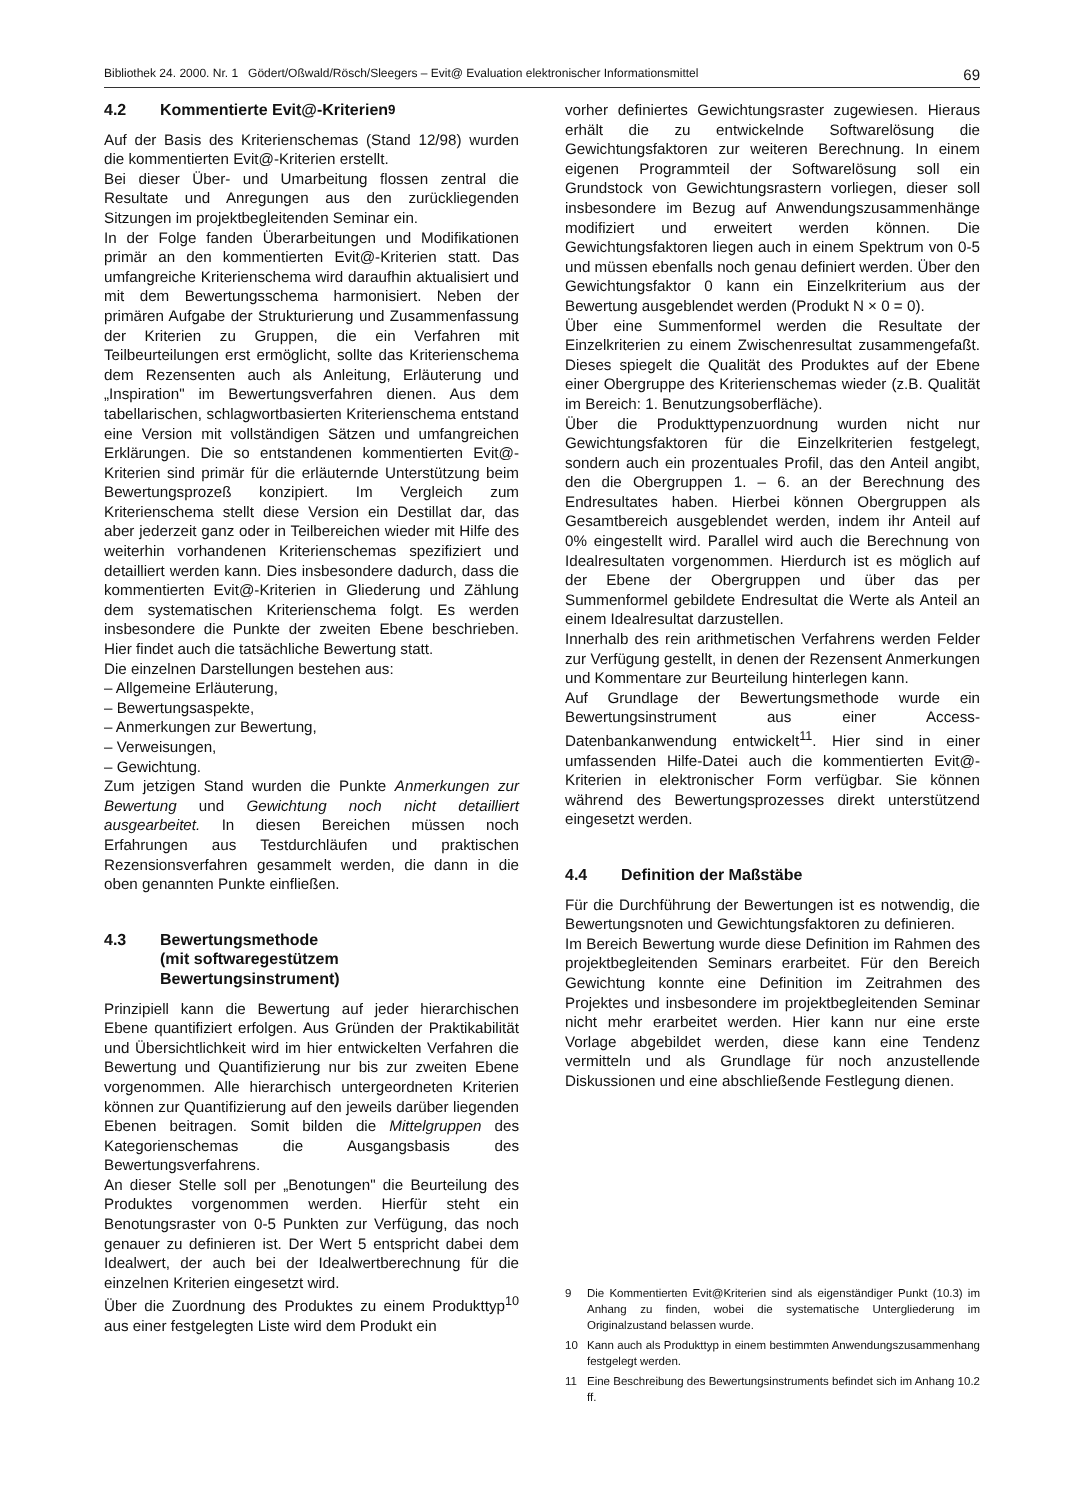Bibliothek 24. 2000. Nr. 1 Gödert/Oßwald/Rösch/Sleegers – Evit@ Evaluation elektronischer Informationsmittel 69
4.2 Kommentierte Evit@-Kriterien<sup>9</sup>
Auf der Basis des Kriterienschemas (Stand 12/98) wurden die kommentierten Evit@-Kriterien erstellt.
Bei dieser Über- und Umarbeitung flossen zentral die Resultate und Anregungen aus den zurückliegenden Sitzungen im projektbegleitenden Seminar ein.
In der Folge fanden Überarbeitungen und Modifikationen primär an den kommentierten Evit@-Kriterien statt. Das umfangreiche Kriterienschema wird daraufhin aktualisiert und mit dem Bewertungsschema harmonisiert. Neben der primären Aufgabe der Strukturierung und Zusammenfassung der Kriterien zu Gruppen, die ein Verfahren mit Teilbeurteilungen erst ermöglicht, sollte das Kriterienschema dem Rezensenten auch als Anleitung, Erläuterung und „Inspiration" im Bewertungsverfahren dienen. Aus dem tabellarischen, schlagwortbasierten Kriterienschema entstand eine Version mit vollständigen Sätzen und umfangreichen Erklärungen. Die so entstandenen kommentierten Evit@-Kriterien sind primär für die erläuternde Unterstützung beim Bewertungsprozeß konzipiert. Im Vergleich zum Kriterienschema stellt diese Version ein Destillat dar, das aber jederzeit ganz oder in Teilbereichen wieder mit Hilfe des weiterhin vorhandenen Kriterienschemas spezifiziert und detailliert werden kann. Dies insbesondere dadurch, dass die kommentierten Evit@-Kriterien in Gliederung und Zählung dem systematischen Kriterienschema folgt. Es werden insbesondere die Punkte der zweiten Ebene beschrieben. Hier findet auch die tatsächliche Bewertung statt.
Die einzelnen Darstellungen bestehen aus:
– Allgemeine Erläuterung,
– Bewertungsaspekte,
– Anmerkungen zur Bewertung,
– Verweisungen,
– Gewichtung.
Zum jetzigen Stand wurden die Punkte Anmerkungen zur Bewertung und Gewichtung noch nicht detailliert ausgearbeitet. In diesen Bereichen müssen noch Erfahrungen aus Testdurchläufen und praktischen Rezensionsverfahren gesammelt werden, die dann in die oben genannten Punkte einfließen.
4.3 Bewertungsmethode
(mit softwaregestützem
Bewertungsinstrument)
Prinzipiell kann die Bewertung auf jeder hierarchischen Ebene quantifiziert erfolgen. Aus Gründen der Praktikabilität und Übersichtlichkeit wird im hier entwickelten Verfahren die Bewertung und Quantifizierung nur bis zur zweiten Ebene vorgenommen. Alle hierarchisch untergeordneten Kriterien können zur Quantifizierung auf den jeweils darüber liegenden Ebenen beitragen. Somit bilden die Mittelgruppen des Kategorienschemas die Ausgangsbasis des Bewertungsverfahrens.
An dieser Stelle soll per „Benotungen" die Beurteilung des Produktes vorgenommen werden. Hierfür steht ein Benotungsraster von 0-5 Punkten zur Verfügung, das noch genauer zu definieren ist. Der Wert 5 entspricht dabei dem Idealwert, der auch bei der Idealwertberechnung für die einzelnen Kriterien eingesetzt wird.
Über die Zuordnung des Produktes zu einem Produkttyp<sup>10</sup> aus einer festgelegten Liste wird dem Produkt ein
vorher definiertes Gewichtungsraster zugewiesen. Hieraus erhält die zu entwickelnde Softwarelösung die Gewichtungsfaktoren zur weiteren Berechnung. In einem eigenen Programmteil der Softwarelösung soll ein Grundstock von Gewichtungsrastern vorliegen, dieser soll insbesondere im Bezug auf Anwendungszusammenhänge modifiziert und erweitert werden können. Die Gewichtungsfaktoren liegen auch in einem Spektrum von 0-5 und müssen ebenfalls noch genau definiert werden. Über den Gewichtungsfaktor 0 kann ein Einzelkriterium aus der Bewertung ausgeblendet werden (Produkt N × 0 = 0).
Über eine Summenformel werden die Resultate der Einzelkriterien zu einem Zwischenresultat zusammengefaßt. Dieses spiegelt die Qualität des Produktes auf der Ebene einer Obergruppe des Kriterienschemas wieder (z.B. Qualität im Bereich: 1. Benutzungsoberfläche).
Über die Produkttypenzuordnung wurden nicht nur Gewichtungsfaktoren für die Einzelkriterien festgelegt, sondern auch ein prozentuales Profil, das den Anteil angibt, den die Obergruppen 1. – 6. an der Berechnung des Endresultates haben. Hierbei können Obergruppen als Gesamtbereich ausgeblendet werden, indem ihr Anteil auf 0% eingestellt wird. Parallel wird auch die Berechnung von Idealresultaten vorgenommen. Hierdurch ist es möglich auf der Ebene der Obergruppen und über das per Summenformel gebildete Endresultat die Werte als Anteil an einem Idealresultat darzustellen.
Innerhalb des rein arithmetischen Verfahrens werden Felder zur Verfügung gestellt, in denen der Rezensent Anmerkungen und Kommentare zur Beurteilung hinterlegen kann.
Auf Grundlage der Bewertungsmethode wurde ein Bewertungsinstrument aus einer Access-Datenbankanwendung entwickelt<sup>11</sup>. Hier sind in einer umfassenden Hilfe-Datei auch die kommentierten Evit@-Kriterien in elektronischer Form verfügbar. Sie können während des Bewertungsprozesses direkt unterstützend eingesetzt werden.
4.4 Definition der Maßstäbe
Für die Durchführung der Bewertungen ist es notwendig, die Bewertungsnoten und Gewichtungsfaktoren zu definieren.
Im Bereich Bewertung wurde diese Definition im Rahmen des projektbegleitenden Seminars erarbeitet. Für den Bereich Gewichtung konnte eine Definition im Zeitrahmen des Projektes und insbesondere im projektbegleitenden Seminar nicht mehr erarbeitet werden. Hier kann nur eine erste Vorlage abgebildet werden, diese kann eine Tendenz vermitteln und als Grundlage für noch anzustellende Diskussionen und eine abschließende Festlegung dienen.
9 Die Kommentierten Evit@Kriterien sind als eigenständiger Punkt (10.3) im Anhang zu finden, wobei die systematische Untergliederung im Originalzustand belassen wurde.
10 Kann auch als Produkttyp in einem bestimmten Anwendungszusammenhang festgelegt werden.
11 Eine Beschreibung des Bewertungsinstruments befindet sich im Anhang 10.2 ff.